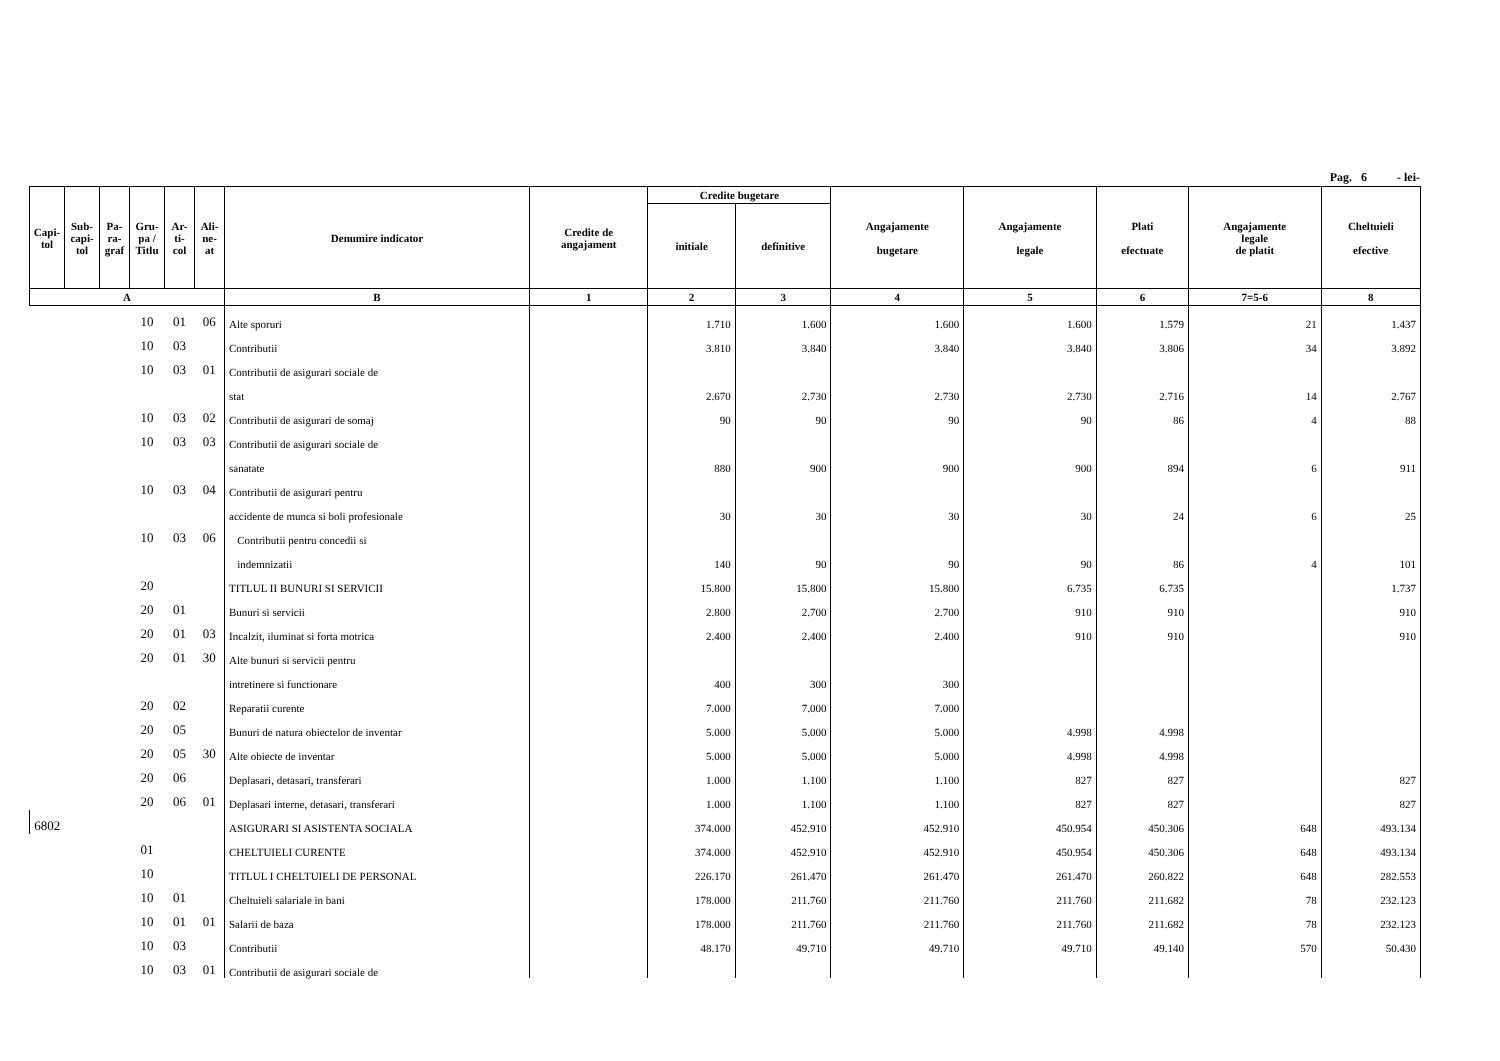Pag. 6 - lei-
| Capi- tol | Sub- capi- tol | Pa- ra- graf | Gru- pa / Titlu | Ar- ti- col | Ali- ne- at | Denumire indicator | Credite de angajament | Credite bugetare | | Angajamente bugetare | Angajamente legale | Plati efectuate | Angajamente legale de platit | Cheltuieli efective |
| --- | --- | --- | --- | --- | --- | --- | --- | --- | --- | --- | --- | --- | --- | --- |
| | | | | | | | | initiale | definitive | | | | | |
| A | | | | | | B | 1 | 2 | 3 | 4 | 5 | 6 | 7=5-6 | 8 |
| | | | 10 | 01 | 06 | Alte sporuri | | 1.710 | 1.600 | 1.600 | 1.600 | 1.579 | 21 | 1.437 |
| | | | 10 | 03 | | Contributii | | 3.810 | 3.840 | 3.840 | 3.840 | 3.806 | 34 | 3.892 |
| | | | 10 | 03 | 01 | Contributii de asigurari sociale de | | | | | | | | |
| | | | | | | stat | | 2.670 | 2.730 | 2.730 | 2.730 | 2.716 | 14 | 2.767 |
| | | | 10 | 03 | 02 | Contributii de asigurari de somaj | | 90 | 90 | 90 | 90 | 86 | 4 | 88 |
| | | | 10 | 03 | 03 | Contributii de asigurari sociale de | | | | | | | | |
| | | | | | | sanatate | | 880 | 900 | 900 | 900 | 894 | 6 | 911 |
| | | | 10 | 03 | 04 | Contributii de asigurari pentru | | | | | | | | |
| | | | | | | accidente de munca si boli profesionale | | 30 | 30 | 30 | 30 | 24 | 6 | 25 |
| | | | 10 | 03 | 06 | Contributii pentru concedii si | | | | | | | | |
| | | | | | | indemnizatii | | 140 | 90 | 90 | 90 | 86 | 4 | 101 |
| | | | 20 | | | TITLUL II BUNURI SI SERVICII | | 15.800 | 15.800 | 15.800 | 6.735 | 6.735 | | 1.737 |
| | | | 20 | 01 | | Bunuri si servicii | | 2.800 | 2.700 | 2.700 | 910 | 910 | | 910 |
| | | | 20 | 01 | 03 | Incalzit, iluminat si forta motrica | | 2.400 | 2.400 | 2.400 | 910 | 910 | | 910 |
| | | | 20 | 01 | 30 | Alte bunuri si servicii pentru | | | | | | | | |
| | | | | | | intretinere si functionare | | 400 | 300 | 300 | | | | |
| | | | 20 | 02 | | Reparatii curente | | 7.000 | 7.000 | 7.000 | | | | |
| | | | 20 | 05 | | Bunuri de natura obiectelor de inventar | | 5.000 | 5.000 | 5.000 | 4.998 | 4.998 | | |
| | | | 20 | 05 | 30 | Alte obiecte de inventar | | 5.000 | 5.000 | 5.000 | 4.998 | 4.998 | | |
| | | | 20 | 06 | | Deplasari, detasari, transferari | | 1.000 | 1.100 | 1.100 | 827 | 827 | | 827 |
| | | | 20 | 06 | 01 | Deplasari interne, detasari, transferari | | 1.000 | 1.100 | 1.100 | 827 | 827 | | 827 |
| 6802 | | | | | | ASIGURARI SI ASISTENTA SOCIALA | | 374.000 | 452.910 | 452.910 | 450.954 | 450.306 | 648 | 493.134 |
| | | | 01 | | | CHELTUIELI CURENTE | | 374.000 | 452.910 | 452.910 | 450.954 | 450.306 | 648 | 493.134 |
| | | | 10 | | | TITLUL I CHELTUIELI DE PERSONAL | | 226.170 | 261.470 | 261.470 | 261.470 | 260.822 | 648 | 282.553 |
| | | | 10 | 01 | | Cheltuieli salariale in bani | | 178.000 | 211.760 | 211.760 | 211.760 | 211.682 | 78 | 232.123 |
| | | | 10 | 01 | 01 | Salarii de baza | | 178.000 | 211.760 | 211.760 | 211.760 | 211.682 | 78 | 232.123 |
| | | | 10 | 03 | | Contributii | | 48.170 | 49.710 | 49.710 | 49.710 | 49.140 | 570 | 50.430 |
| | | | 10 | 03 | 01 | Contributii de asigurari sociale de | | | | | | | | |